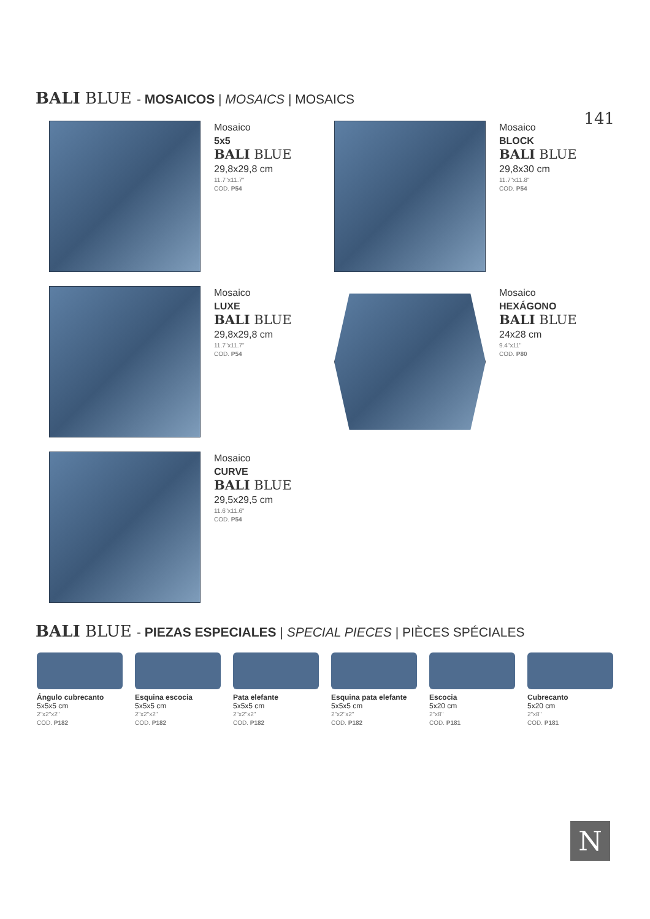BALI BLUE - MOSAICOS | MOSAICS | MOSAICS
141
Mosaico
5x5
BALI BLUE
29,8x29,8 cm
11.7"x11.7"
COD. P54
Mosaico
BLOCK
BALI BLUE
29,8x30 cm
11.7"x11.8"
COD. P54
Mosaico
LUXE
BALI BLUE
29,8x29,8 cm
11.7"x11.7"
COD. P54
Mosaico
HEXÁGONO
BALI BLUE
24x28 cm
9.4"x11"
COD. P80
Mosaico
CURVE
BALI BLUE
29,5x29,5 cm
11.6"x11.6"
COD. P54
BALI BLUE - PIEZAS ESPECIALES | SPECIAL PIECES | PIÈCES SPÉCIALES
Ángulo cubrecanto
5x5x5 cm
2"x2"x2"
COD. P182
Esquina escocia
5x5x5 cm
2"x2"x2"
COD. P182
Pata elefante
5x5x5 cm
2"x2"x2"
COD. P182
Esquina pata elefante
5x5x5 cm
2"x2"x2"
COD. P182
Escocia
5x20 cm
2"x8"
COD. P181
Cubrecanto
5x20 cm
2"x8"
COD. P181
N